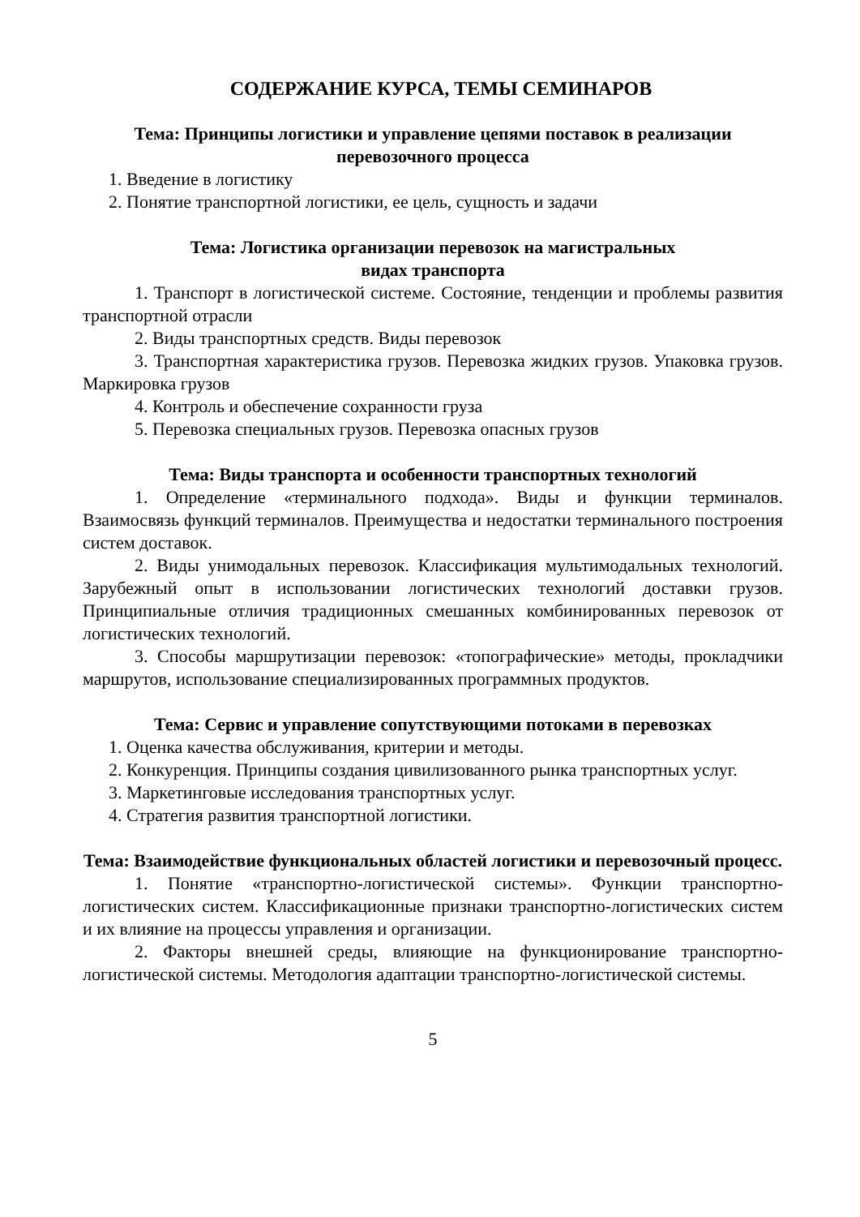СОДЕРЖАНИЕ КУРСА, ТЕМЫ СЕМИНАРОВ
Тема: Принципы логистики и управление цепями поставок в реализации перевозочного процесса
1. Введение в логистику
2. Понятие транспортной логистики, ее цель, сущность и задачи
Тема: Логистика организации перевозок на магистральных
видах транспорта
1. Транспорт в логистической системе. Состояние, тенденции и проблемы развития транспортной отрасли
2. Виды транспортных средств. Виды перевозок
3. Транспортная характеристика грузов. Перевозка жидких грузов. Упаковка грузов. Маркировка грузов
4. Контроль и обеспечение сохранности груза
5. Перевозка специальных грузов. Перевозка опасных грузов
Тема: Виды транспорта и особенности транспортных технологий
1. Определение «терминального подхода». Виды и функции терминалов. Взаимосвязь функций терминалов. Преимущества и недостатки терминального построения систем доставок.
2. Виды унимодальных перевозок. Классификация мультимодальных технологий. Зарубежный опыт в использовании логистических технологий доставки грузов. Принципиальные отличия традиционных смешанных комбинированных перевозок от логистических технологий.
3. Способы маршрутизации перевозок: «топографические» методы, прокладчики маршрутов, использование специализированных программных продуктов.
Тема: Сервис и управление сопутствующими потоками в перевозках
1. Оценка качества обслуживания, критерии и методы.
2. Конкуренция. Принципы создания цивилизованного рынка транспортных услуг.
3. Маркетинговые исследования транспортных услуг.
4. Стратегия развития транспортной логистики.
Тема: Взаимодействие функциональных областей логистики и перевозочный процесс.
1. Понятие «транспортно-логистической системы». Функции транспортно-логистических систем. Классификационные признаки транспортно-логистических систем и их влияние на процессы управления и организации.
2. Факторы внешней среды, влияющие на функционирование транспортно-логистической системы. Методология адаптации транспортно-логистической системы.
5